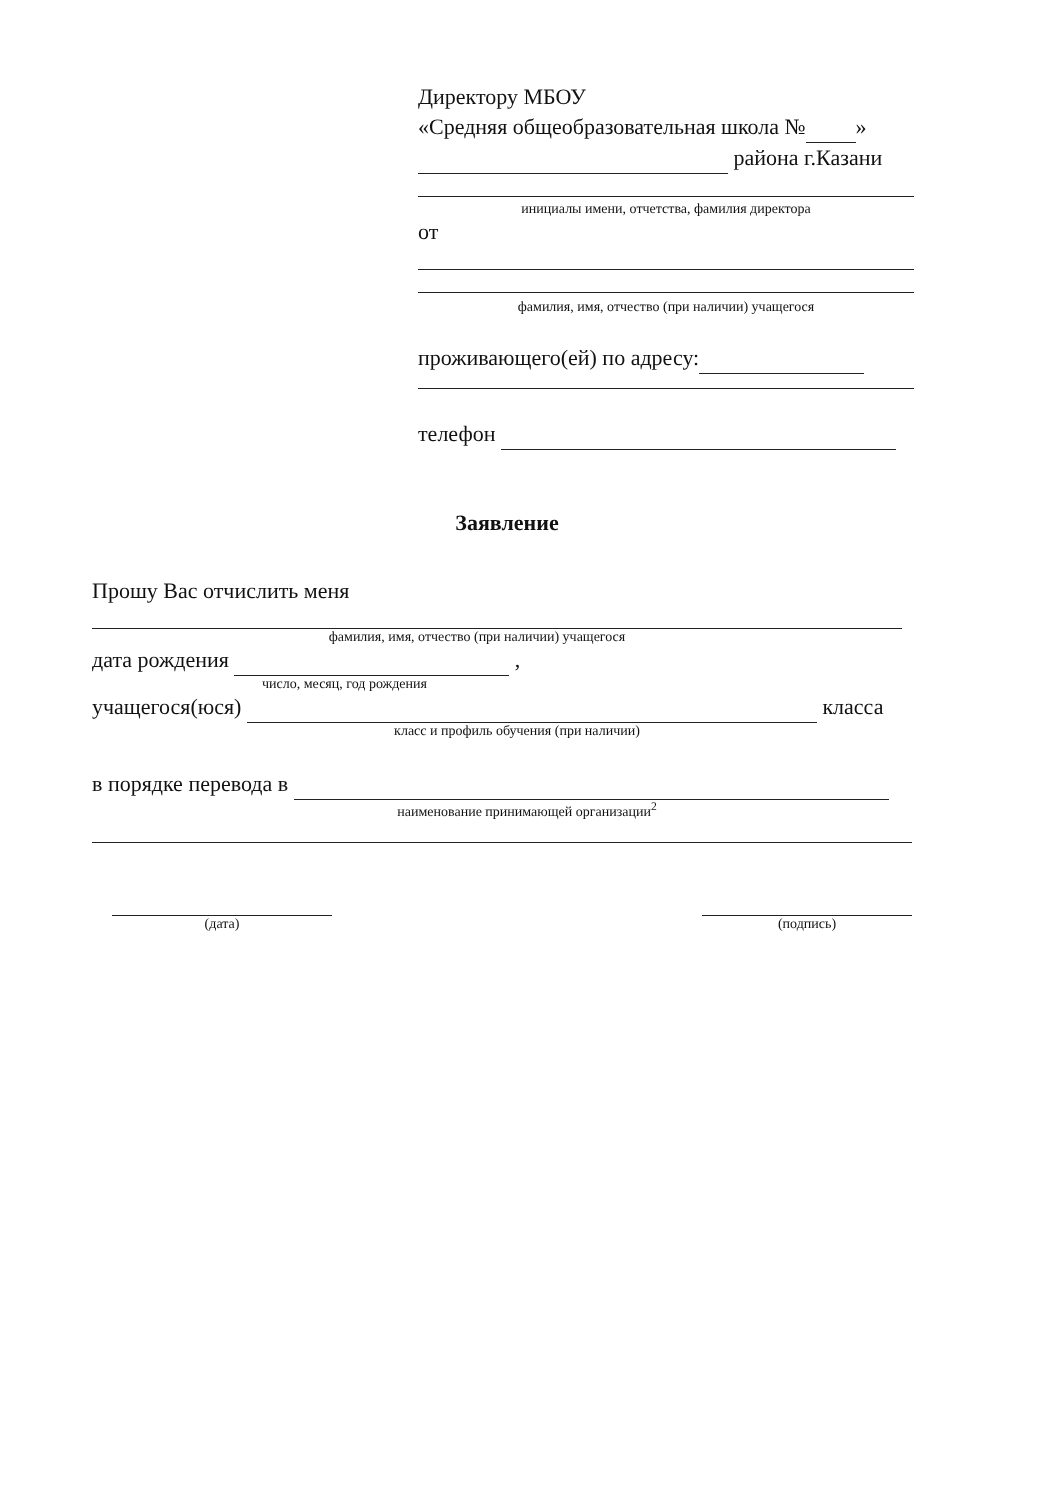Директору МБОУ
«Средняя общеобразовательная школа № »
района г.Казани
инициалы имени, отчетства, фамилия директора
от
фамилия, имя, отчество (при наличии) учащегося
проживающего(ей) по адресу:
телефон
Заявление
Прошу Вас отчислить меня
фамилия, имя, отчество (при наличии) учащегося
дата рождения ,
число, месяц, год рождения
учащегося(юся) класса
класс и профиль обучения (при наличии)
в порядке перевода в
наименование принимающей организации<sup>2</sup>
(дата) (подпись)